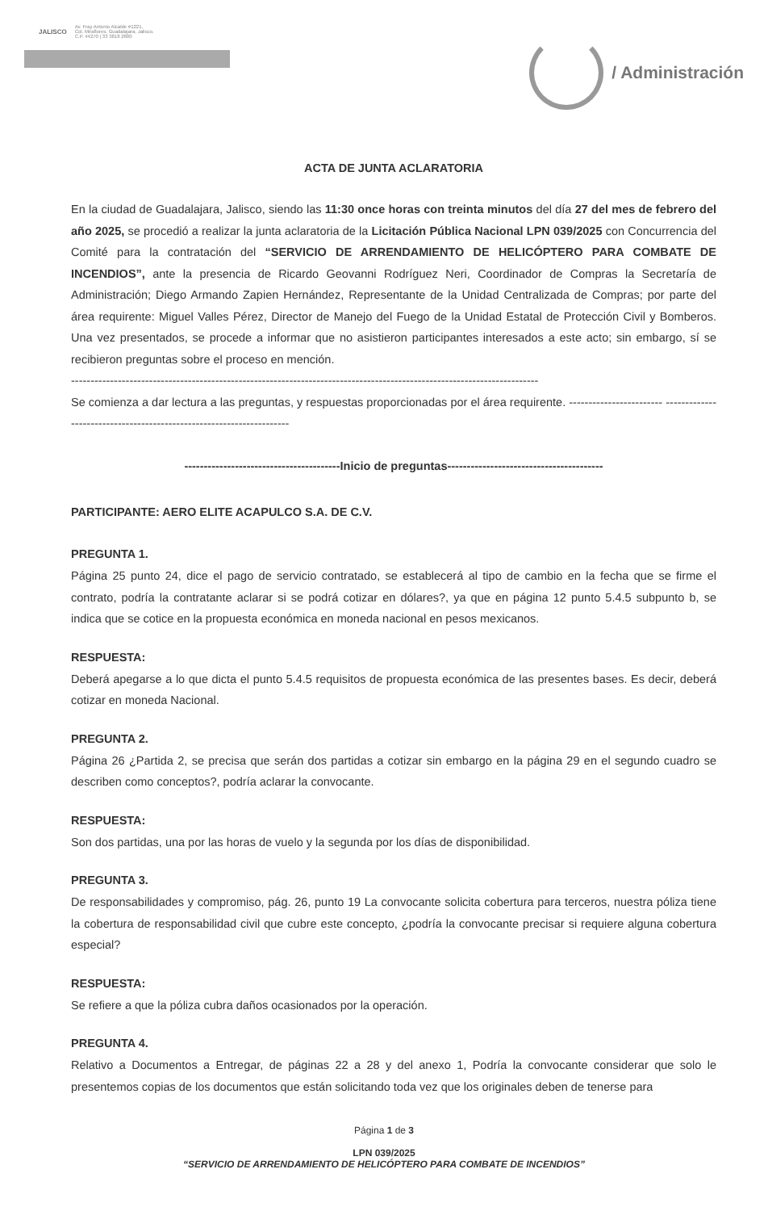JALISCO
Av. Fray Antonio Alcalde #1221,
Col. Miraflores, Guadalajara, Jalisco.
C.P. 44270 | 33 3818 2800
/ Administración
ACTA DE JUNTA ACLARATORIA
En la ciudad de Guadalajara, Jalisco, siendo las 11:30 once horas con treinta minutos del día 27 del mes de febrero del año 2025, se procedió a realizar la junta aclaratoria de la Licitación Pública Nacional LPN 039/2025 con Concurrencia del Comité para la contratación del “SERVICIO DE ARRENDAMIENTO DE HELICÓPTERO PARA COMBATE DE INCENDIOS”, ante la presencia de Ricardo Geovanni Rodríguez Neri, Coordinador de Compras la Secretaría de Administración; Diego Armando Zapien Hernández, Representante de la Unidad Centralizada de Compras; por parte del área requirente: Miguel Valles Pérez, Director de Manejo del Fuego de la Unidad Estatal de Protección Civil y Bomberos. Una vez presentados, se procede a informar que no asistieron participantes interesados a este acto; sin embargo, sí se recibieron preguntas sobre el proceso en mención.
------------------------------------------------------------------------------------------------------------------------
Se comienza a dar lectura a las preguntas, y respuestas proporcionadas por el área requirente. ------------------------ ---------------------------------------------------------------------
----------------------------------------Inicio de preguntas----------------------------------------
PARTICIPANTE: AERO ELITE ACAPULCO S.A. DE C.V.
PREGUNTA 1.
Página 25 punto 24, dice el pago de servicio contratado, se establecerá al tipo de cambio en la fecha que se firme el contrato, podría la contratante aclarar si se podrá cotizar en dólares?, ya que en página 12 punto 5.4.5 subpunto b, se indica que se cotice en la propuesta económica en moneda nacional en pesos mexicanos.
RESPUESTA:
Deberá apegarse a lo que dicta el punto 5.4.5 requisitos de propuesta económica de las presentes bases. Es decir, deberá cotizar en moneda Nacional.
PREGUNTA 2.
Página 26 ¿Partida 2, se precisa que serán dos partidas a cotizar sin embargo en la página 29 en el segundo cuadro se describen como conceptos?, podría aclarar la convocante.
RESPUESTA:
Son dos partidas, una por las horas de vuelo y la segunda por los días de disponibilidad.
PREGUNTA 3.
De responsabilidades y compromiso, pág. 26, punto 19 La convocante solicita cobertura para terceros, nuestra póliza tiene la cobertura de responsabilidad civil que cubre este concepto, ¿podría la convocante precisar si requiere alguna cobertura especial?
RESPUESTA:
Se refiere a que la póliza cubra daños ocasionados por la operación.
PREGUNTA 4.
Relativo a Documentos a Entregar, de páginas 22 a 28 y del anexo 1, Podría la convocante considerar que solo le presentemos copias de los documentos que están solicitando toda vez que los originales deben de tenerse para
Página 1 de 3
LPN 039/2025
“SERVICIO DE ARRENDAMIENTO DE HELICÓPTERO PARA COMBATE DE INCENDIOS”